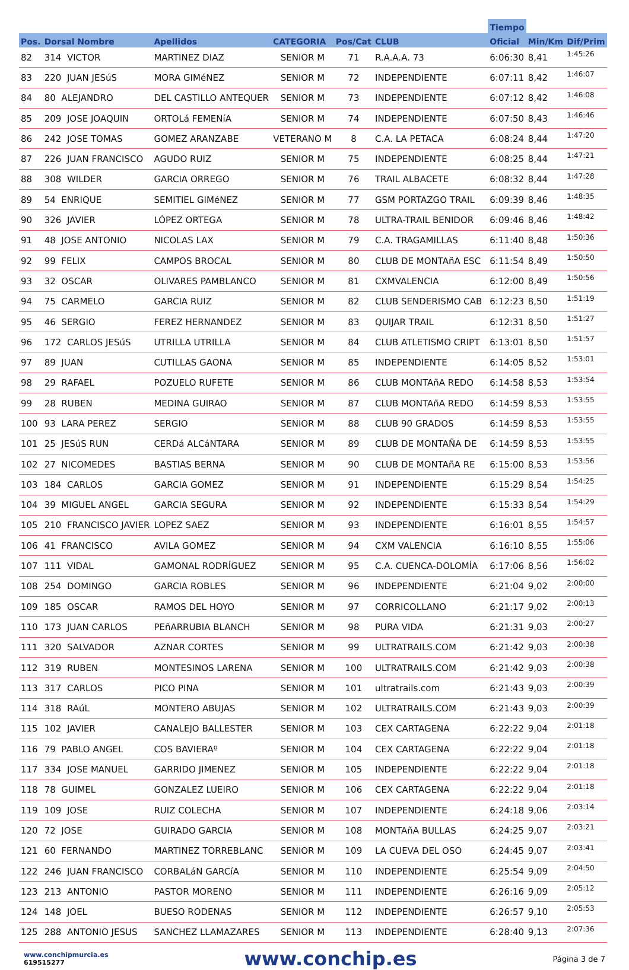| | | | | | | | Tiempo | | |
| --- | --- | --- | --- | --- | --- | --- | --- | --- | --- |
| Pos. | Dorsal Nombre | Apellidos | CATEGORIA | Pos/Cat | CLUB | | Oficial | Min/Km | Dif/Prim |
| 82 | 314 VICTOR | MARTINEZ DIAZ | SENIOR M | 71 | R.A.A.A. 73 | | 6:06:30 | 8,41 | 1:45:26 |
| 83 | 220 JUAN JESúS | MORA GIMéNEZ | SENIOR M | 72 | INDEPENDIENTE | | 6:07:11 | 8,42 | 1:46:07 |
| 84 | 80 ALEJANDRO | DEL CASTILLO ANTEQUER | SENIOR M | 73 | INDEPENDIENTE | | 6:07:12 | 8,42 | 1:46:08 |
| 85 | 209 JOSE JOAQUIN | ORTOLá FEMENíA | SENIOR M | 74 | INDEPENDIENTE | | 6:07:50 | 8,43 | 1:46:46 |
| 86 | 242 JOSE TOMAS | GOMEZ ARANZABE | VETERANO M | 8 | C.A. LA PETACA | | 6:08:24 | 8,44 | 1:47:20 |
| 87 | 226 JUAN FRANCISCO | AGUDO RUIZ | SENIOR M | 75 | INDEPENDIENTE | | 6:08:25 | 8,44 | 1:47:21 |
| 88 | 308 WILDER | GARCIA ORREGO | SENIOR M | 76 | TRAIL ALBACETE | | 6:08:32 | 8,44 | 1:47:28 |
| 89 | 54 ENRIQUE | SEMITIEL GIMéNEZ | SENIOR M | 77 | GSM PORTAZGO TRAIL | | 6:09:39 | 8,46 | 1:48:35 |
| 90 | 326 JAVIER | LÓPEZ ORTEGA | SENIOR M | 78 | ULTRA-TRAIL BENIDOR | | 6:09:46 | 8,46 | 1:48:42 |
| 91 | 48 JOSE ANTONIO | NICOLAS LAX | SENIOR M | 79 | C.A. TRAGAMILLAS | | 6:11:40 | 8,48 | 1:50:36 |
| 92 | 99 FELIX | CAMPOS BROCAL | SENIOR M | 80 | CLUB DE MONTAñA ESC | | 6:11:54 | 8,49 | 1:50:50 |
| 93 | 32 OSCAR | OLIVARES PAMBLANCO | SENIOR M | 81 | CXMVALENCIA | | 6:12:00 | 8,49 | 1:50:56 |
| 94 | 75 CARMELO | GARCIA RUIZ | SENIOR M | 82 | CLUB SENDERISMO CAB | | 6:12:23 | 8,50 | 1:51:19 |
| 95 | 46 SERGIO | FEREZ HERNANDEZ | SENIOR M | 83 | QUIJAR TRAIL | | 6:12:31 | 8,50 | 1:51:27 |
| 96 | 172 CARLOS JESúS | UTRILLA UTRILLA | SENIOR M | 84 | CLUB ATLETISMO CRIPT | | 6:13:01 | 8,50 | 1:51:57 |
| 97 | 89 JUAN | CUTILLAS GAONA | SENIOR M | 85 | INDEPENDIENTE | | 6:14:05 | 8,52 | 1:53:01 |
| 98 | 29 RAFAEL | POZUELO RUFETE | SENIOR M | 86 | CLUB MONTAñA REDO | | 6:14:58 | 8,53 | 1:53:54 |
| 99 | 28 RUBEN | MEDINA GUIRAO | SENIOR M | 87 | CLUB MONTAñA REDO | | 6:14:59 | 8,53 | 1:53:55 |
| 100 | 93 LARA PEREZ | SERGIO | SENIOR M | 88 | CLUB 90 GRADOS | | 6:14:59 | 8,53 | 1:53:55 |
| 101 | 25 JESúS RUN | CERDá ALCáNTARA | SENIOR M | 89 | CLUB DE MONTAÑA DE | | 6:14:59 | 8,53 | 1:53:55 |
| 102 | 27 NICOMEDES | BASTIAS BERNA | SENIOR M | 90 | CLUB DE MONTAñA RE | | 6:15:00 | 8,53 | 1:53:56 |
| 103 | 184 CARLOS | GARCIA GOMEZ | SENIOR M | 91 | INDEPENDIENTE | | 6:15:29 | 8,54 | 1:54:25 |
| 104 | 39 MIGUEL ANGEL | GARCIA SEGURA | SENIOR M | 92 | INDEPENDIENTE | | 6:15:33 | 8,54 | 1:54:29 |
| 105 | 210 FRANCISCO JAVIER | LOPEZ SAEZ | SENIOR M | 93 | INDEPENDIENTE | | 6:16:01 | 8,55 | 1:54:57 |
| 106 | 41 FRANCISCO | AVILA GOMEZ | SENIOR M | 94 | CXM VALENCIA | | 6:16:10 | 8,55 | 1:55:06 |
| 107 | 111 VIDAL | GAMONAL RODRÍGUEZ | SENIOR M | 95 | C.A. CUENCA-DOLOMÍA | | 6:17:06 | 8,56 | 1:56:02 |
| 108 | 254 DOMINGO | GARCIA ROBLES | SENIOR M | 96 | INDEPENDIENTE | | 6:21:04 | 9,02 | 2:00:00 |
| 109 | 185 OSCAR | RAMOS DEL HOYO | SENIOR M | 97 | CORRICOLLANO | | 6:21:17 | 9,02 | 2:00:13 |
| 110 | 173 JUAN CARLOS | PEñARRUBIA BLANCH | SENIOR M | 98 | PURA VIDA | | 6:21:31 | 9,03 | 2:00:27 |
| 111 | 320 SALVADOR | AZNAR CORTES | SENIOR M | 99 | ULTRATRAILS.COM | | 6:21:42 | 9,03 | 2:00:38 |
| 112 | 319 RUBEN | MONTESINOS LARENA | SENIOR M | 100 | ULTRATRAILS.COM | | 6:21:42 | 9,03 | 2:00:38 |
| 113 | 317 CARLOS | PICO PINA | SENIOR M | 101 | ultratrails.com | | 6:21:43 | 9,03 | 2:00:39 |
| 114 | 318 RAúL | MONTERO ABUJAS | SENIOR M | 102 | ULTRATRAILS.COM | | 6:21:43 | 9,03 | 2:00:39 |
| 115 | 102 JAVIER | CANALEJO BALLESTER | SENIOR M | 103 | CEX CARTAGENA | | 6:22:22 | 9,04 | 2:01:18 |
| 116 | 79 PABLO ANGEL | COS BAVIERAº | SENIOR M | 104 | CEX CARTAGENA | | 6:22:22 | 9,04 | 2:01:18 |
| 117 | 334 JOSE MANUEL | GARRIDO JIMENEZ | SENIOR M | 105 | INDEPENDIENTE | | 6:22:22 | 9,04 | 2:01:18 |
| 118 | 78 GUIMEL | GONZALEZ LUEIRO | SENIOR M | 106 | CEX CARTAGENA | | 6:22:22 | 9,04 | 2:01:18 |
| 119 | 109 JOSE | RUIZ COLECHA | SENIOR M | 107 | INDEPENDIENTE | | 6:24:18 | 9,06 | 2:03:14 |
| 120 | 72 JOSE | GUIRADO GARCIA | SENIOR M | 108 | MONTAñA BULLAS | | 6:24:25 | 9,07 | 2:03:21 |
| 121 | 60 FERNANDO | MARTINEZ TORREBLANC | SENIOR M | 109 | LA CUEVA DEL OSO | | 6:24:45 | 9,07 | 2:03:41 |
| 122 | 246 JUAN FRANCISCO | CORBALáN GARCíA | SENIOR M | 110 | INDEPENDIENTE | | 6:25:54 | 9,09 | 2:04:50 |
| 123 | 213 ANTONIO | PASTOR MORENO | SENIOR M | 111 | INDEPENDIENTE | | 6:26:16 | 9,09 | 2:05:12 |
| 124 | 148 JOEL | BUESO RODENAS | SENIOR M | 112 | INDEPENDIENTE | | 6:26:57 | 9,10 | 2:05:53 |
| 125 | 288 ANTONIO JESUS | SANCHEZ LLAMAZARES | SENIOR M | 113 | INDEPENDIENTE | | 6:28:40 | 9,13 | 2:07:36 |
www.conchipmurcia.es
619515277
www.conchip.es
Página 3 de 7